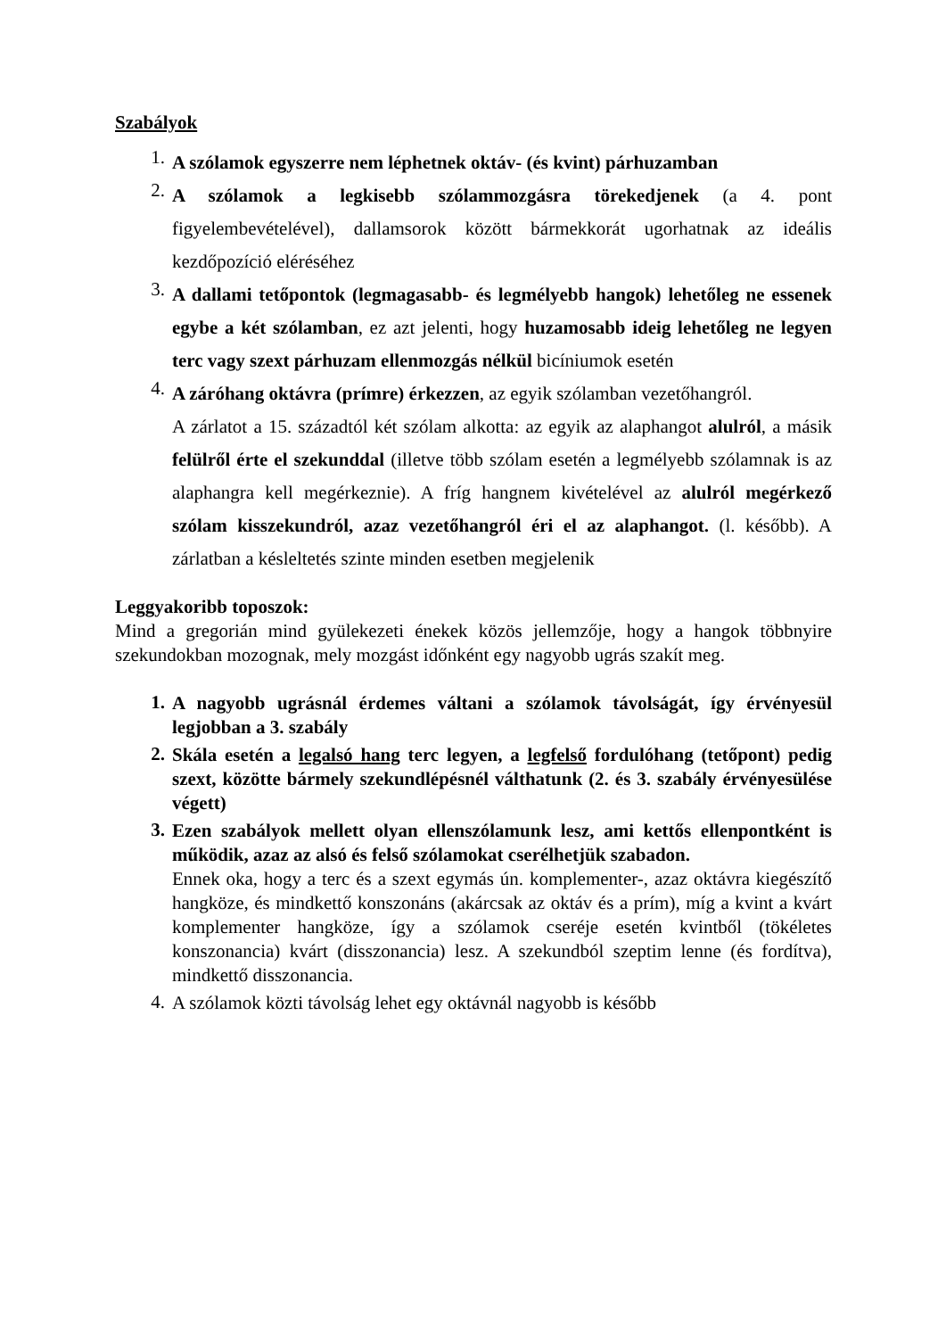Szabályok
1. A szólamok egyszerre nem léphetnek oktáv- (és kvint) párhuzamban
2. A szólamok a legkisebb szólammozgásra törekedjenek (a 4. pont figyelembevételével), dallamsorok között bármekkorát ugorhatnak az ideális kezdőpozíció eléréséhez
3. A dallami tetőpontok (legmagasabb- és legmélyebb hangok) lehetőleg ne essenek egybe a két szólamban, ez azt jelenti, hogy huzamosabb ideig lehetőleg ne legyen terc vagy szext párhuzam ellenmozgás nélkül bicíniumok esetén
4. A záróhang oktávra (prímre) érkezzen, az egyik szólamban vezetőhangról.
A zárlatot a 15. századtól két szólam alkotta: az egyik az alaphangot alulról, a másik felülről érte el szekunddal (illetve több szólam esetén a legmélyebb szólamnak is az alaphangra kell megérkeznie). A fríg hangnem kivételével az alulról megérkező szólam kisszekundról, azaz vezetőhangról éri el az alaphangot. (l. később). A zárlatban a késleltetés szinte minden esetben megjelenik
Leggyakoribb toposzok:
Mind a gregorián mind gyülekezeti énekek közös jellemzője, hogy a hangok többnyire szekundokban mozognak, mely mozgást időnként egy nagyobb ugrás szakít meg.
1. A nagyobb ugrásnál érdemes váltani a szólamok távolságát, így érvényesül legjobban a 3. szabály
2. Skála esetén a legalsó hang terc legyen, a legfelső fordulóhang (tetőpont) pedig szext, közötte bármely szekundlépésnél válthatunk (2. és 3. szabály érvényesülése végett)
3. Ezen szabályok mellett olyan ellenszólamunk lesz, ami kettős ellenpontként is működik, azaz az alsó és felső szólamokat cserélhetjük szabadon.
Ennek oka, hogy a terc és a szext egymás ún. komplementer-, azaz oktávra kiegészítő hangköze, és mindkettő konszonáns (akárcsak az oktáv és a prím), míg a kvint a kvárt komplementer hangköze, így a szólamok cseréje esetén kvintből (tökéletes konszonancia) kvárt (disszonancia) lesz. A szekundból szeptim lenne (és fordítva), mindkettő disszonancia.
4. A szólamok közti távolság lehet egy oktávnál nagyobb is később